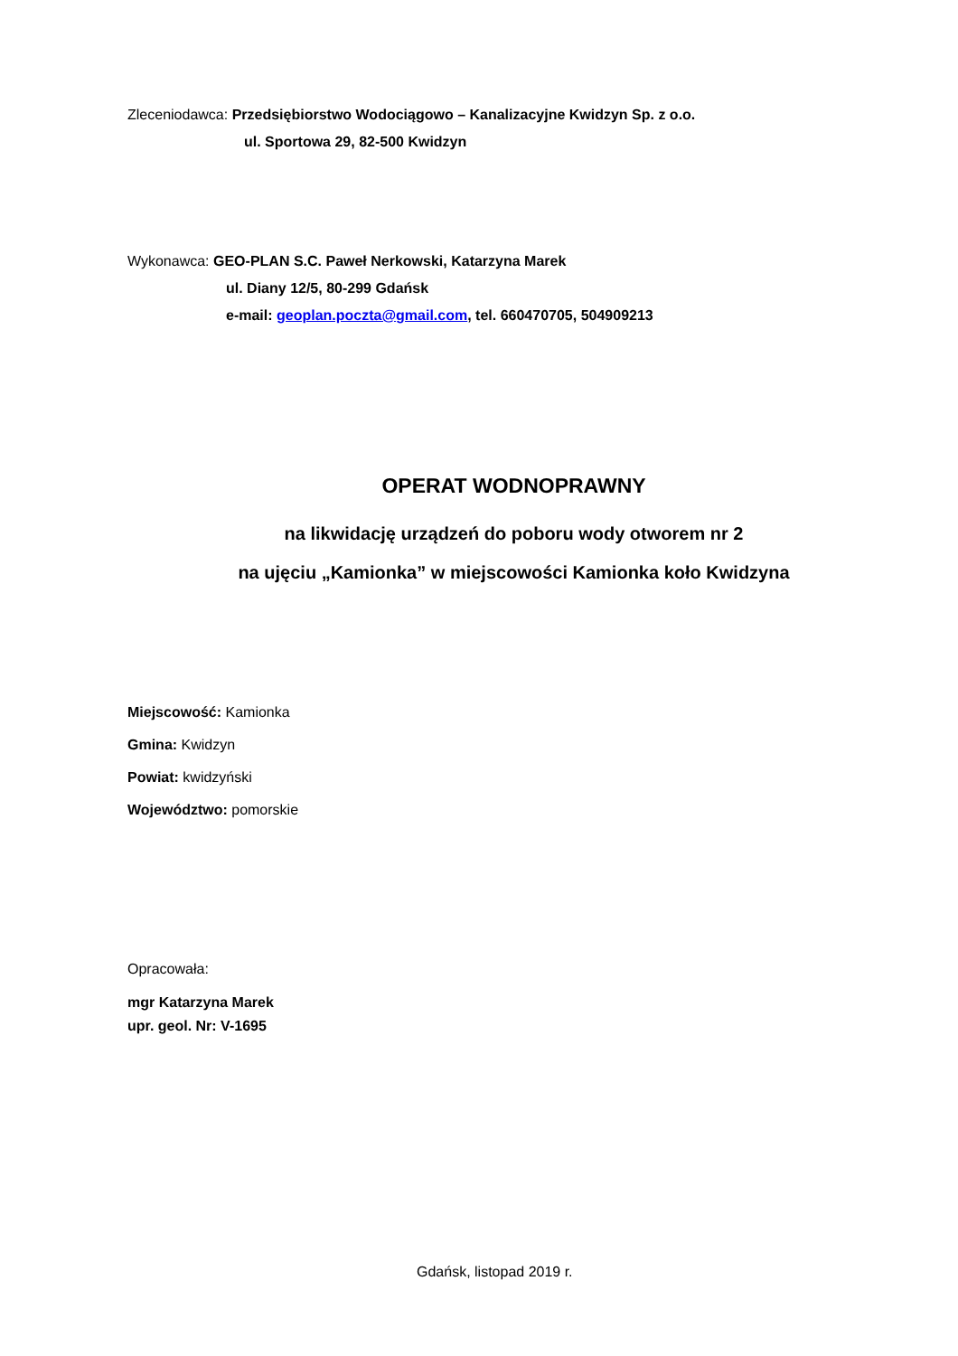Zleceniodawca: Przedsiębiorstwo Wodociągowo – Kanalizacyjne Kwidzyn Sp. z o.o.
ul. Sportowa 29, 82-500 Kwidzyn
Wykonawca: GEO-PLAN S.C. Paweł Nerkowski, Katarzyna Marek
ul. Diany 12/5, 80-299 Gdańsk
e-mail: geoplan.poczta@gmail.com, tel. 660470705, 504909213
OPERAT WODNOPRAWNY
na likwidację urządzeń do poboru wody otworem nr 2
na ujęciu „Kamionka” w miejscowości Kamionka koło Kwidzyna
Miejscowość: Kamionka
Gmina: Kwidzyn
Powiat: kwidzyński
Województwo: pomorskie
Opracowała:
mgr Katarzyna Marek
upr. geol. Nr: V-1695
Gdańsk, listopad 2019 r.